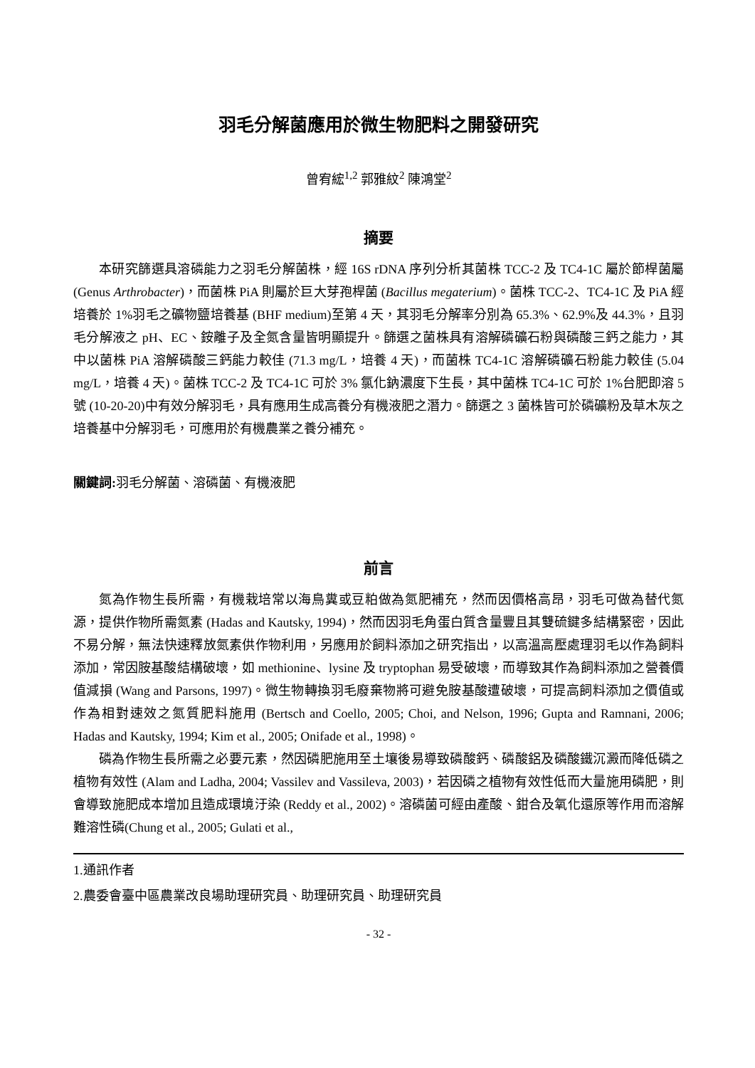羽毛分解菌應用於微生物肥料之開發研究
曾宥綋<sup>1,2</sup> 郭雅紋<sup>2</sup> 陳鴻堂<sup>2</sup>
摘要
本研究篩選具溶磷能力之羽毛分解菌株，經 16S rDNA 序列分析其菌株 TCC-2 及 TC4-1C 屬於節桿菌屬 (Genus Arthrobacter)，而菌株 PiA 則屬於巨大芽孢桿菌 (Bacillus megaterium)。菌株 TCC-2、TC4-1C 及 PiA 經培養於 1%羽毛之礦物鹽培養基 (BHF medium)至第 4 天，其羽毛分解率分別為 65.3%、62.9%及 44.3%，且羽毛分解液之 pH、EC、銨離子及全氮含量皆明顯提升。篩選之菌株具有溶解磷礦石粉與磷酸三鈣之能力，其中以菌株 PiA 溶解磷酸三鈣能力較佳 (71.3 mg/L，培養 4 天)，而菌株 TC4-1C 溶解磷礦石粉能力較佳 (5.04 mg/L，培養 4 天)。菌株 TCC-2 及 TC4-1C 可於 3% 氯化鈉濃度下生長，其中菌株 TC4-1C 可於 1%台肥即溶 5 號 (10-20-20)中有效分解羽毛，具有應用生成高養分有機液肥之潛力。篩選之 3 菌株皆可於磷礦粉及草木灰之培養基中分解羽毛，可應用於有機農業之養分補充。
關鍵詞: 羽毛分解菌、溶磷菌、有機液肥
前言
氮為作物生長所需，有機栽培常以海鳥糞或豆粕做為氮肥補充，然而因價格高昂，羽毛可做為替代氮源，提供作物所需氮素 (Hadas and Kautsky, 1994)，然而因羽毛角蛋白質含量豐且其雙硫鍵多結構緊密，因此不易分解，無法快速釋放氮素供作物利用，另應用於飼料添加之研究指出，以高溫高壓處理羽毛以作為飼料添加，常因胺基酸結構破壞，如 methionine、lysine 及 tryptophan 易受破壞，而導致其作為飼料添加之營養價值減損 (Wang and Parsons, 1997)。微生物轉換羽毛廢棄物將可避免胺基酸遭破壞，可提高飼料添加之價值或作為相對速效之氮質肥料施用 (Bertsch and Coello, 2005; Choi, and Nelson, 1996; Gupta and Ramnani, 2006; Hadas and Kautsky, 1994; Kim et al., 2005; Onifade et al., 1998)。
磷為作物生長所需之必要元素，然因磷肥施用至土壤後易導致磷酸鈣、磷酸鋁及磷酸鐵沉澱而降低磷之植物有效性 (Alam and Ladha, 2004; Vassilev and Vassileva, 2003)，若因磷之植物有效性低而大量施用磷肥，則會導致施肥成本增加且造成環境汙染 (Reddy et al., 2002)。溶磷菌可經由產酸、鉗合及氧化還原等作用而溶解難溶性磷(Chung et al., 2005; Gulati et al.,
1.通訊作者
2.農委會臺中區農業改良場助理研究員、助理研究員、助理研究員
- 32 -